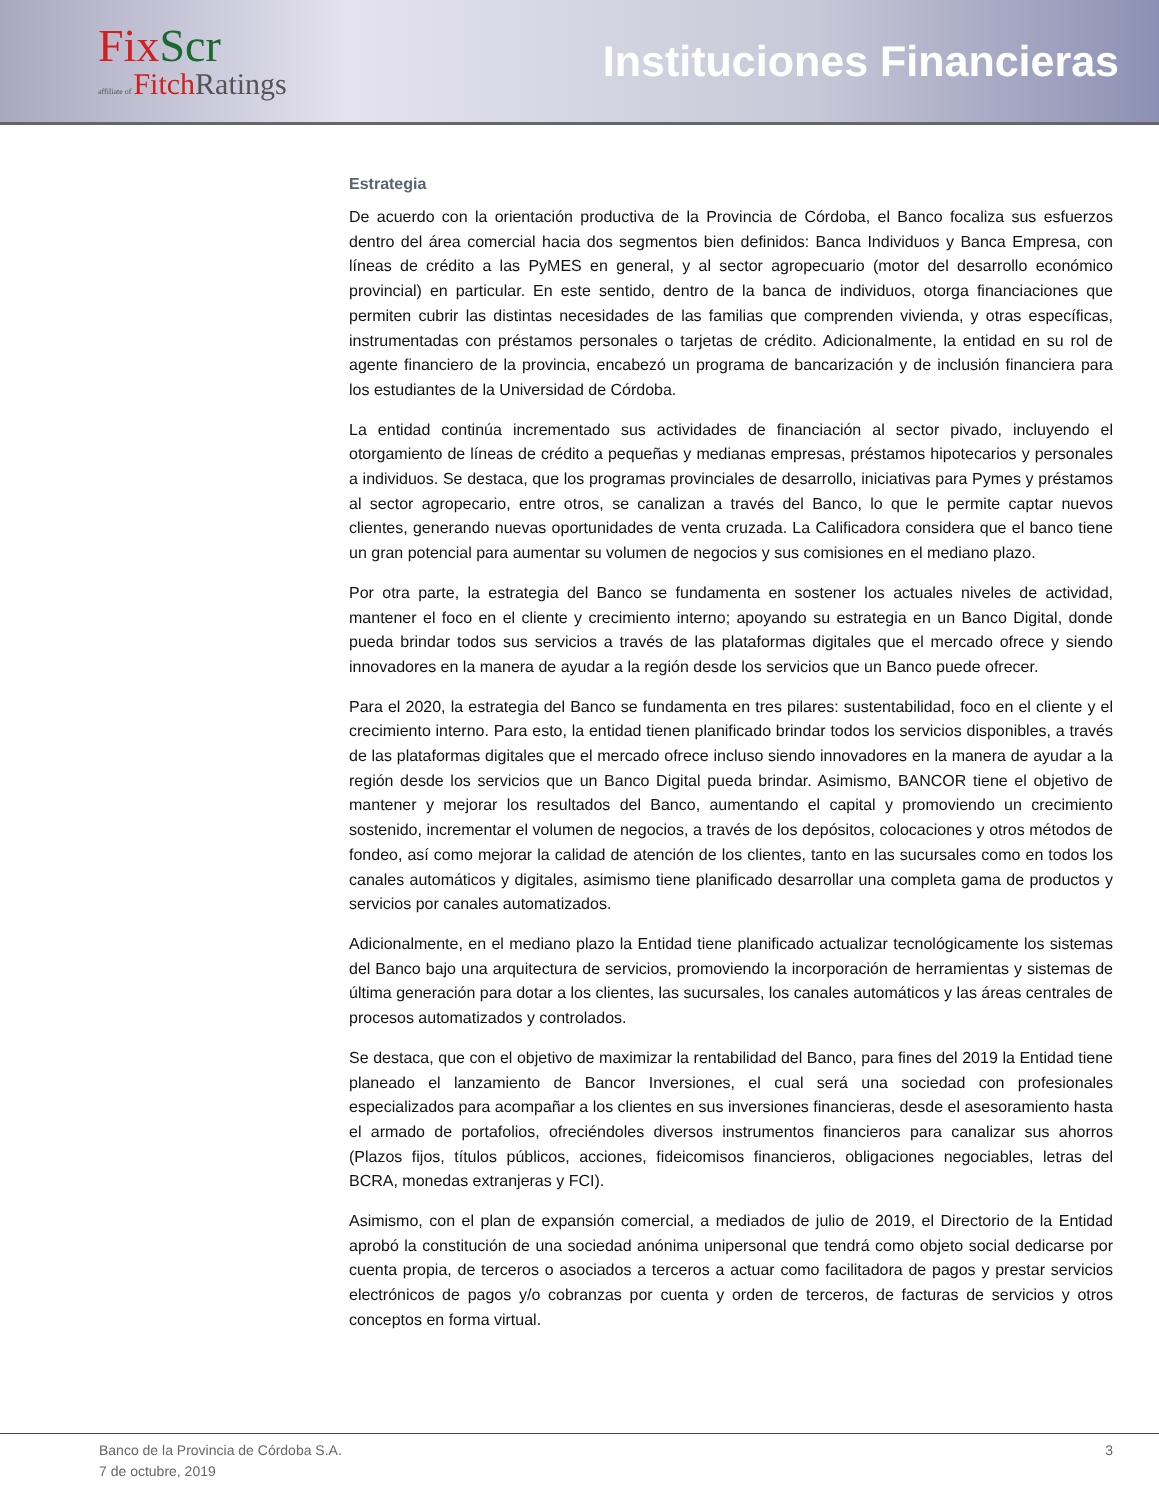FixScr
affiliate of FitchRatings
Instituciones Financieras
Estrategia
De acuerdo con la orientación productiva de la Provincia de Córdoba, el Banco focaliza sus esfuerzos dentro del área comercial hacia dos segmentos bien definidos: Banca Individuos y Banca Empresa, con líneas de crédito a las PyMES en general, y al sector agropecuario (motor del desarrollo económico provincial) en particular. En este sentido, dentro de la banca de individuos, otorga financiaciones que permiten cubrir las distintas necesidades de las familias que comprenden vivienda, y otras específicas, instrumentadas con préstamos personales o tarjetas de crédito. Adicionalmente, la entidad en su rol de agente financiero de la provincia, encabezó un programa de bancarización y de inclusión financiera para los estudiantes de la Universidad de Córdoba.
La entidad continúa incrementado sus actividades de financiación al sector pivado, incluyendo el otorgamiento de líneas de crédito a pequeñas y medianas empresas, préstamos hipotecarios y personales a individuos. Se destaca, que los programas provinciales de desarrollo, iniciativas para Pymes y préstamos al sector agropecario, entre otros, se canalizan a través del Banco, lo que le permite captar nuevos clientes, generando nuevas oportunidades de venta cruzada. La Calificadora considera que el banco tiene un gran potencial para aumentar su volumen de negocios y sus comisiones en el mediano plazo.
Por otra parte, la estrategia del Banco se fundamenta en sostener los actuales niveles de actividad, mantener el foco en el cliente y crecimiento interno; apoyando su estrategia en un Banco Digital, donde pueda brindar todos sus servicios a través de las plataformas digitales que el mercado ofrece y siendo innovadores en la manera de ayudar a la región desde los servicios que un Banco puede ofrecer.
Para el 2020, la estrategia del Banco se fundamenta en tres pilares: sustentabilidad, foco en el cliente y el crecimiento interno. Para esto, la entidad tienen planificado brindar todos los servicios disponibles, a través de las plataformas digitales que el mercado ofrece incluso siendo innovadores en la manera de ayudar a la región desde los servicios que un Banco Digital pueda brindar. Asimismo, BANCOR tiene el objetivo de mantener y mejorar los resultados del Banco, aumentando el capital y promoviendo un crecimiento sostenido, incrementar el volumen de negocios, a través de los depósitos, colocaciones y otros métodos de fondeo, así como mejorar la calidad de atención de los clientes, tanto en las sucursales como en todos los canales automáticos y digitales, asimismo tiene planificado desarrollar una completa gama de productos y servicios por canales automatizados.
Adicionalmente, en el mediano plazo la Entidad tiene planificado actualizar tecnológicamente los sistemas del Banco bajo una arquitectura de servicios, promoviendo la incorporación de herramientas y sistemas de última generación para dotar a los clientes, las sucursales, los canales automáticos y las áreas centrales de procesos automatizados y controlados.
Se destaca, que con el objetivo de maximizar la rentabilidad del Banco, para fines del 2019 la Entidad tiene planeado el lanzamiento de Bancor Inversiones, el cual será una sociedad con profesionales especializados para acompañar a los clientes en sus inversiones financieras, desde el asesoramiento hasta el armado de portafolios, ofreciéndoles diversos instrumentos financieros para canalizar sus ahorros (Plazos fijos, títulos públicos, acciones, fideicomisos financieros, obligaciones negociables, letras del BCRA, monedas extranjeras y FCI).
Asimismo, con el plan de expansión comercial, a mediados de julio de 2019, el Directorio de la Entidad aprobó la constitución de una sociedad anónima unipersonal que tendrá como objeto social dedicarse por cuenta propia, de terceros o asociados a terceros a actuar como facilitadora de pagos y prestar servicios electrónicos de pagos y/o cobranzas por cuenta y orden de terceros, de facturas de servicios y otros conceptos en forma virtual.
Banco de la Provincia de Córdoba S.A. 3
7 de octubre, 2019